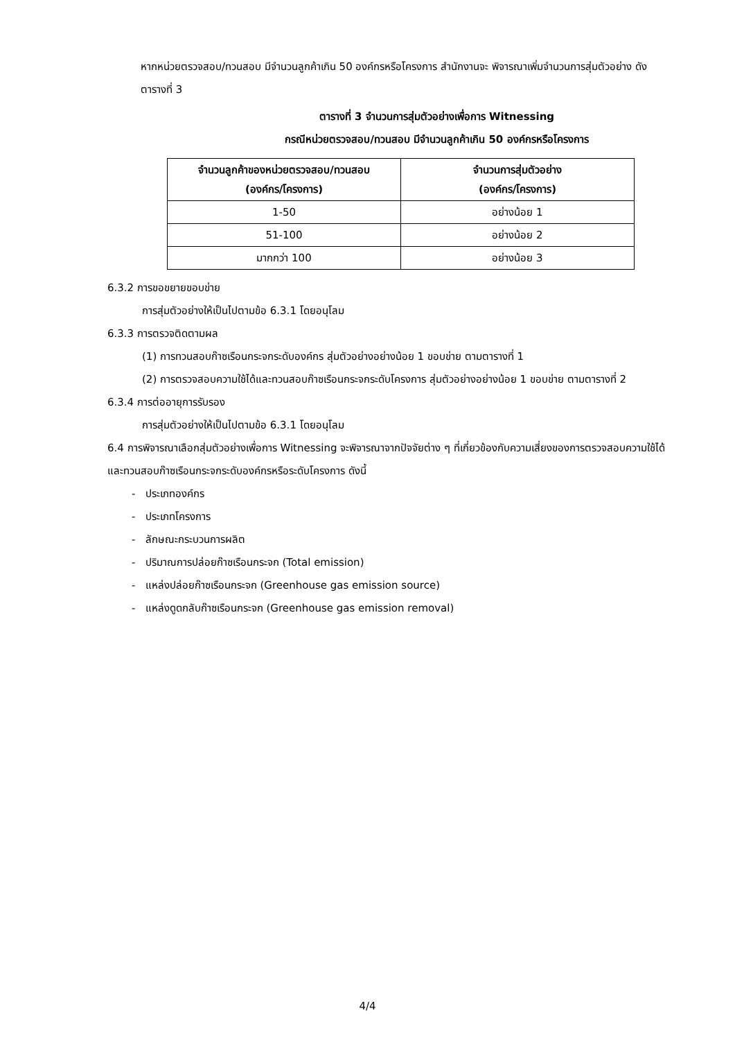หากหน่วยตรวจสอบ/ทวนสอบ มีจำนวนลูกค้าเกิน 50 องค์กรหรือโครงการ สำนักงานจะ พิจารณาเพิ่มจำนวนการสุ่มตัวอย่าง ดังตารางที่ 3
ตารางที่ 3 จำนวนการสุ่มตัวอย่างเพื่อการ Witnessing
กรณีหน่วยตรวจสอบ/ทวนสอบ มีจำนวนลูกค้าเกิน 50 องค์กรหรือโครงการ
| จำนวนลูกค้าของหน่วยตรวจสอบ/ทวนสอบ (องค์กร/โครงการ) | จำนวนการสุ่มตัวอย่าง (องค์กร/โครงการ) |
| --- | --- |
| 1-50 | อย่างน้อย 1 |
| 51-100 | อย่างน้อย 2 |
| มากกว่า 100 | อย่างน้อย 3 |
6.3.2 การขอขยายขอบข่าย
การสุ่มตัวอย่างให้เป็นไปตามข้อ 6.3.1 โดยอนุโลม
6.3.3 การตรวจติดตามผล
(1) การทวนสอบก๊าซเรือนกระจกระดับองค์กร สุ่มตัวอย่างอย่างน้อย 1 ขอบข่าย ตามตารางที่ 1
(2) การตรวจสอบความใช้ได้และทวนสอบก๊าซเรือนกระจกระดับโครงการ สุ่มตัวอย่างอย่างน้อย 1 ขอบข่าย ตามตารางที่ 2
6.3.4 การต่ออายุการรับรอง
การสุ่มตัวอย่างให้เป็นไปตามข้อ 6.3.1 โดยอนุโลม
6.4 การพิจารณาเลือกสุ่มตัวอย่างเพื่อการ Witnessing จะพิจารณาจากปัจจัยต่าง ๆ ที่เกี่ยวข้องกับความเสี่ยงของการตรวจสอบความใช้ได้และทวนสอบก๊าซเรือนกระจกระดับองค์กรหรือระดับโครงการ ดังนี้
- ประเภทองค์กร
- ประเภทโครงการ
- ลักษณะกระบวนการผลิต
- ปริมาณการปล่อยก๊าซเรือนกระจก (Total emission)
- แหล่งปล่อยก๊าซเรือนกระจก (Greenhouse gas emission source)
- แหล่งดูดกลับก๊าซเรือนกระจก (Greenhouse gas emission removal)
4/4